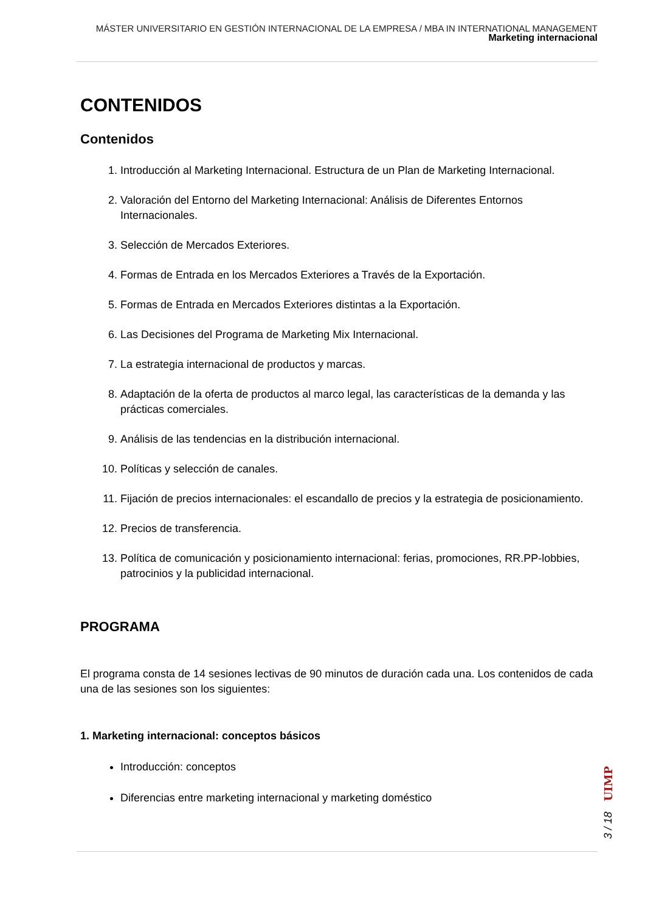MÁSTER UNIVERSITARIO EN GESTIÓN INTERNACIONAL DE LA EMPRESA / MBA IN INTERNATIONAL MANAGEMENT
Marketing internacional
CONTENIDOS
Contenidos
1. Introducción al Marketing Internacional. Estructura de un Plan de Marketing Internacional.
2. Valoración del Entorno del Marketing Internacional: Análisis de Diferentes Entornos Internacionales.
3. Selección de Mercados Exteriores.
4. Formas de Entrada en los Mercados Exteriores a Través de la Exportación.
5. Formas de Entrada en Mercados Exteriores distintas a la Exportación.
6. Las Decisiones del Programa de Marketing Mix Internacional.
7. La estrategia internacional de productos y marcas.
8. Adaptación de la oferta de productos al marco legal, las características de la demanda y las prácticas comerciales.
9. Análisis de las tendencias en la distribución internacional.
10. Políticas y selección de canales.
11. Fijación de precios internacionales: el escandallo de precios y la estrategia de posicionamiento.
12. Precios de transferencia.
13. Política de comunicación y posicionamiento internacional: ferias, promociones, RR.PP-lobbies, patrocinios y la publicidad internacional.
PROGRAMA
El programa consta de 14 sesiones lectivas de 90 minutos de duración cada una. Los contenidos de cada una de las sesiones son los siguientes:
1. Marketing internacional: conceptos básicos
Introducción: conceptos
Diferencias entre marketing internacional y marketing doméstico
UIMP
3 / 18